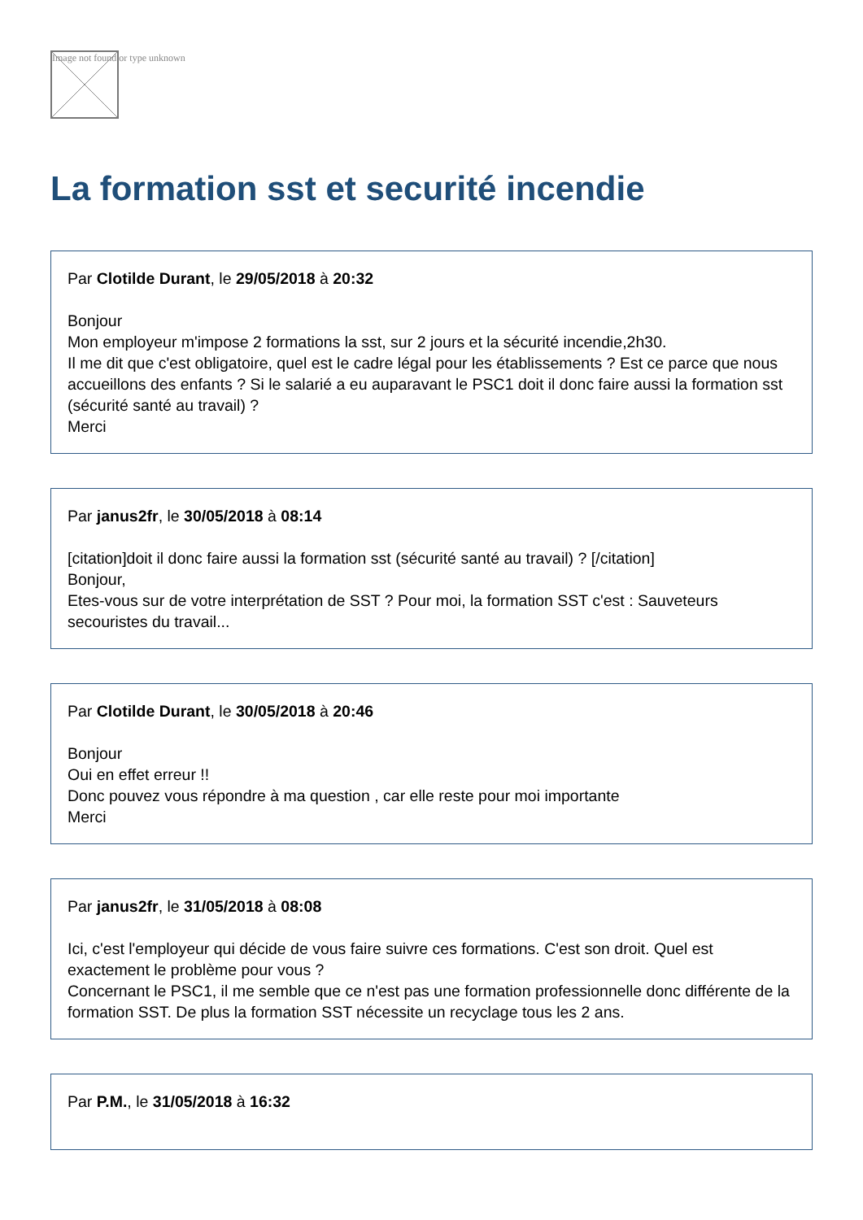Image not found or type unknown
La formation sst et securité incendie
Par Clotilde Durant, le 29/05/2018 à 20:32
Bonjour
Mon employeur m'impose 2 formations la sst, sur 2 jours et la sécurité incendie,2h30.
Il me dit que c'est obligatoire, quel est le cadre légal pour les établissements ? Est ce parce que nous accueillons des enfants ? Si le salarié a eu auparavant le PSC1 doit il donc faire aussi la formation sst (sécurité santé au travail) ?
Merci
Par janus2fr, le 30/05/2018 à 08:14
[citation]doit il donc faire aussi la formation sst (sécurité santé au travail) ? [/citation]
Bonjour,
Etes-vous sur de votre interprétation de SST ? Pour moi, la formation SST c'est : Sauveteurs secouristes du travail...
Par Clotilde Durant, le 30/05/2018 à 20:46
Bonjour
Oui en effet erreur !!
Donc pouvez vous répondre à ma question , car elle reste pour moi importante
Merci
Par janus2fr, le 31/05/2018 à 08:08
Ici, c'est l'employeur qui décide de vous faire suivre ces formations. C'est son droit. Quel est exactement le problème pour vous ?
Concernant le PSC1, il me semble que ce n'est pas une formation professionnelle donc différente de la formation SST. De plus la formation SST nécessite un recyclage tous les 2 ans.
Par P.M., le 31/05/2018 à 16:32